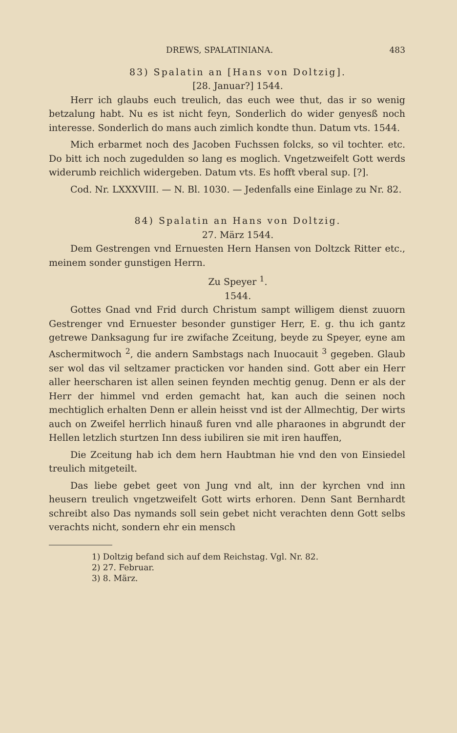DREWS, SPALATINIANA. 483
83) Spalatin an [Hans von Doltzig].
[28. Januar?] 1544.
Herr ich glaubs euch treulich, das euch wee thut, das ir so wenig betzalung habt. Nu es ist nicht feyn, Sonderlich do wider genyesß noch interesse. Sonderlich do mans auch zimlich kondte thun. Datum vts. 1544.
Mich erbarmet noch des Jacoben Fuchssen folcks, so vil tochter. etc. Do bitt ich noch zugedulden so lang es moglich. Vngetzweifelt Gott werds widerumb reichlich widergeben. Datum vts. Es hofft vberal sup. [?].
Cod. Nr. LXXXVIII. — N. Bl. 1030. — Jedenfalls eine Einlage zu Nr. 82.
84) Spalatin an Hans von Doltzig.
27. März 1544.
Dem Gestrengen vnd Ernuesten Hern Hansen von Doltzck Ritter etc., meinem sonder gunstigen Herrn.
Zu Speyer <sup>1</sup>.
1544.
Gottes Gnad vnd Frid durch Christum sampt willigem dienst zuuorn Gestrenger vnd Ernuester besonder gunstiger Herr, E. g. thu ich gantz getrewe Danksagung fur ire zwifache Zceitung, beyde zu Speyer, eyne am Aschermitwoch <sup>2</sup>, die andern Sambstags nach Inuocauit <sup>3</sup> gegeben. Glaub ser wol das vil seltzamer practicken vor handen sind. Gott aber ein Herr aller heerscharen ist allen seinen feynden mechtig genug. Denn er als der Herr der himmel vnd erden gemacht hat, kan auch die seinen noch mechtiglich erhalten Denn er allein heisst vnd ist der Allmechtig, Der wirts auch on Zweifel herrlich hinauß furen vnd alle pharaones in abgrundt der Hellen letzlich sturtzen Inn dess iubiliren sie mit iren hauffen,
Die Zceitung hab ich dem hern Haubtman hie vnd den von Einsiedel treulich mitgeteilt.
Das liebe gebet geet von Jung vnd alt, inn der kyrchen vnd inn heusern treulich vngetzweifelt Gott wirts erhoren. Denn Sant Bernhardt schreibt also Das nymands soll sein gebet nicht verachten denn Gott selbs verachts nicht, sondern ehr ein mensch
1) Doltzig befand sich auf dem Reichstag. Vgl. Nr. 82.
2) 27. Februar.
3) 8. März.